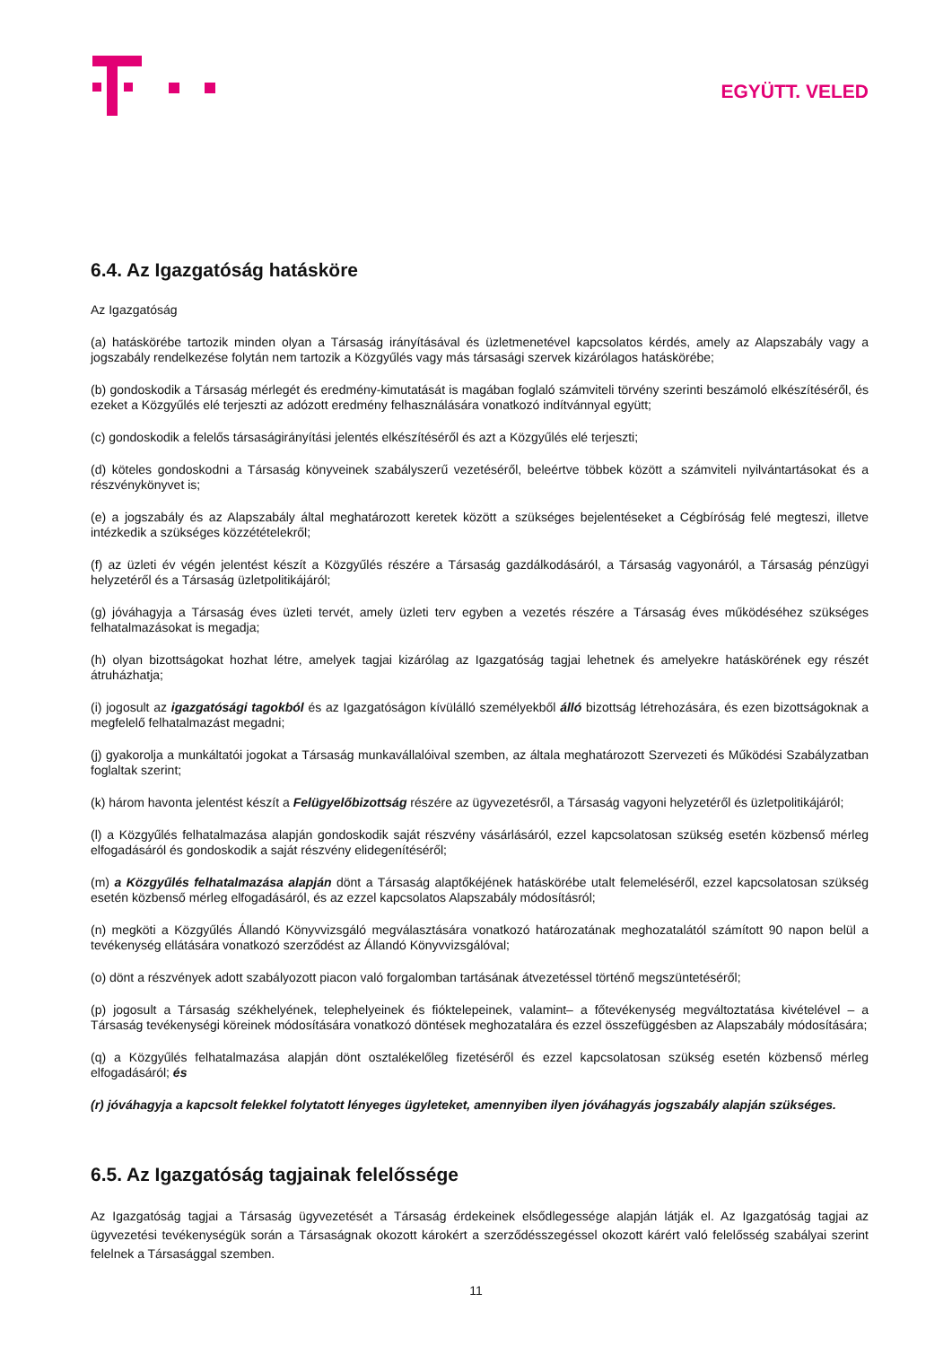EGYÜTT. VELED
6.4. Az Igazgatóság hatásköre
Az Igazgatóság
(a) hatáskörébe tartozik minden olyan a Társaság irányításával és üzletmenetével kapcsolatos kérdés, amely az Alapszabály vagy a jogszabály rendelkezése folytán nem tartozik a Közgyűlés vagy más társasági szervek kizárólagos hatáskörébe;
(b) gondoskodik a Társaság mérlegét és eredmény-kimutatását is magában foglaló számviteli törvény szerinti beszámoló elkészítéséről, és ezeket a Közgyűlés elé terjeszti az adózott eredmény felhasználására vonatkozó indítvánnyal együtt;
(c) gondoskodik a felelős társaságirányítási jelentés elkészítéséről és azt a Közgyűlés elé terjeszti;
(d) köteles gondoskodni a Társaság könyveinek szabályszerű vezetéséről, beleértve többek között a számviteli nyilvántartásokat és a részvénykönyvet is;
(e) a jogszabály és az Alapszabály által meghatározott keretek között a szükséges bejelentéseket a Cégbíróság felé megteszi, illetve intézkedik a szükséges közzétételekről;
(f) az üzleti év végén jelentést készít a Közgyűlés részére a Társaság gazdálkodásáról, a Társaság vagyonáról, a Társaság pénzügyi helyzetéről és a Társaság üzletpolitikájáról;
(g) jóváhagyja a Társaság éves üzleti tervét, amely üzleti terv egyben a vezetés részére a Társaság éves működéséhez szükséges felhatalmazásokat is megadja;
(h) olyan bizottságokat hozhat létre, amelyek tagjai kizárólag az Igazgatóság tagjai lehetnek és amelyekre hatáskörének egy részét átruházhatja;
(i) jogosult az igazgatósági tagokból és az Igazgatóságon kívülálló személyekből álló bizottság létrehozására, és ezen bizottságoknak a megfelelő felhatalmazást megadni;
(j) gyakorolja a munkáltatói jogokat a Társaság munkavállalóival szemben, az általa meghatározott Szervezeti és Működési Szabályzatban foglaltak szerint;
(k) három havonta jelentést készít a Felügyelőbizottság részére az ügyvezetésről, a Társaság vagyoni helyzetéről és üzletpolitikájáról;
(l) a Közgyűlés felhatalmazása alapján gondoskodik saját részvény vásárlásáról, ezzel kapcsolatosan szükség esetén közbenső mérleg elfogadásáról és gondoskodik a saját részvény elidegenítéséről;
(m) a Közgyűlés felhatalmazása alapján dönt a Társaság alaptőkéjének hatáskörébe utalt felemeléséről, ezzel kapcsolatosan szükség esetén közbenső mérleg elfogadásáról, és az ezzel kapcsolatos Alapszabály módosításról;
(n) megköti a Közgyűlés Állandó Könyvvizsgáló megválasztására vonatkozó határozatának meghozatalától számított 90 napon belül a tevékenység ellátására vonatkozó szerződést az Állandó Könyvvizsgálóval;
(o) dönt a részvények adott szabályozott piacon való forgalomban tartásának átvezetéssel történő megszüntetéséről;
(p) jogosult a Társaság székhelyének, telephelyeinek és fióktelepeinek, valamint– a főtevékenység megváltoztatása kivételével – a Társaság tevékenységi köreinek módosítására vonatkozó döntések meghozatalára és ezzel összefüggésben az Alapszabály módosítására;
(q) a Közgyűlés felhatalmazása alapján dönt osztalékelőleg fizetéséről és ezzel kapcsolatosan szükség esetén közbenső mérleg elfogadásáról; és
(r) jóváhagyja a kapcsolt felekkel folytatott lényeges ügyleteket, amennyiben ilyen jóváhagyás jogszabály alapján szükséges.
6.5. Az Igazgatóság tagjainak felelőssége
Az Igazgatóság tagjai a Társaság ügyvezetését a Társaság érdekeinek elsődlegessége alapján látják el. Az Igazgatóság tagjai az ügyvezetési tevékenységük során a Társaságnak okozott károkért a szerződésszegéssel okozott kárért való felelősség szabályai szerint felelnek a Társasággal szemben.
11